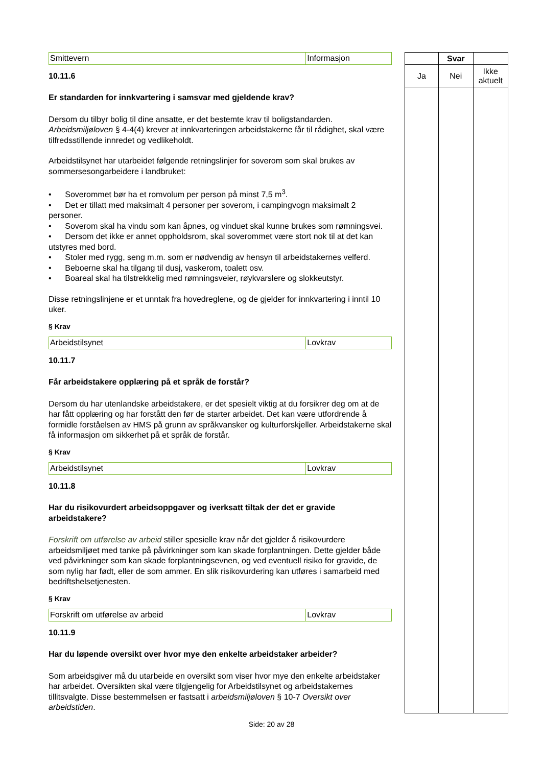| Smittevern | Informasjon |
10.11.6
Er standarden for innkvartering i samsvar med gjeldende krav?
Dersom du tilbyr bolig til dine ansatte, er det bestemte krav til boligstandarden. Arbeidsmiljøloven § 4-4(4) krever at innkvarteringen arbeidstakerne får til rådighet, skal være tilfredsstillende innredet og vedlikeholdt.
Arbeidstilsynet har utarbeidet følgende retningslinjer for soverom som skal brukes av sommersesongarbeidere i landbruket:
• Soverommet bør ha et romvolum per person på minst 7,5 m<sup>3</sup>.
• Det er tillatt med maksimalt 4 personer per soverom, i campingvogn maksimalt 2 personer.
• Soverom skal ha vindu som kan åpnes, og vinduet skal kunne brukes som rømningsvei.
• Dersom det ikke er annet oppholdsrom, skal soverommet være stort nok til at det kan utstyres med bord.
• Stoler med rygg, seng m.m. som er nødvendig av hensyn til arbeidstakernes velferd.
• Beboerne skal ha tilgang til dusj, vaskerom, toalett osv.
• Boareal skal ha tilstrekkelig med rømningsveier, røykvarslere og slokkeutstyr.
Disse retningslinjene er et unntak fra hovedreglene, og de gjelder for innkvartering i inntil 10 uker.
§ Krav
| Arbeidstilsynet | Lovkrav |
10.11.7
Får arbeidstakere opplæring på et språk de forstår?
Dersom du har utenlandske arbeidstakere, er det spesielt viktig at du forsikrer deg om at de har fått opplæring og har forstått den før de starter arbeidet. Det kan være utfordrende å formidle forståelsen av HMS på grunn av språkvansker og kulturforskjeller. Arbeidstakerne skal få informasjon om sikkerhet på et språk de forstår.
§ Krav
| Arbeidstilsynet | Lovkrav |
10.11.8
Har du risikovurdert arbeidsoppgaver og iverksatt tiltak der det er gravide arbeidstakere?
Forskrift om utførelse av arbeid stiller spesielle krav når det gjelder å risikovurdere arbeidsmiljøet med tanke på påvirkninger som kan skade forplantningen. Dette gjelder både ved påvirkninger som kan skade forplantningsevnen, og ved eventuell risiko for gravide, de som nylig har født, eller de som ammer. En slik risikovurdering kan utføres i samarbeid med bedriftshelsetjenesten.
§ Krav
| Forskrift om utførelse av arbeid | Lovkrav |
10.11.9
Har du løpende oversikt over hvor mye den enkelte arbeidstaker arbeider?
Som arbeidsgiver må du utarbeide en oversikt som viser hvor mye den enkelte arbeidstaker har arbeidet. Oversikten skal være tilgjengelig for Arbeidstilsynet og arbeidstakernes tillitsvalgte. Disse bestemmelsen er fastsatt i arbeidsmiljøloven § 10-7 Oversikt over arbeidstiden.
| | Svar | |
| Ja | Nei | Ikke aktuelt |
Side: 20 av 28